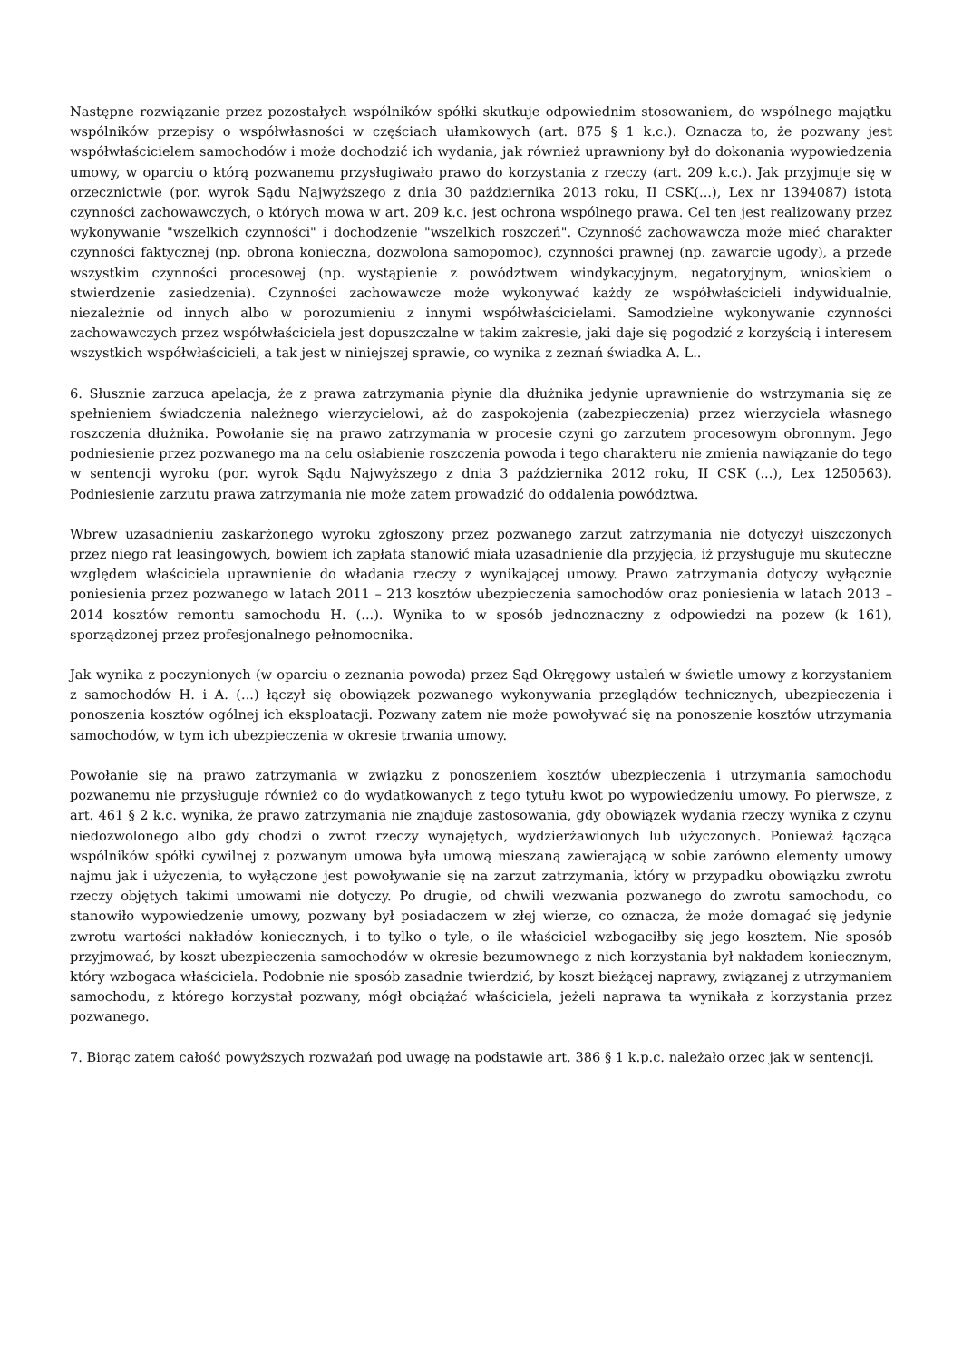Następne rozwiązanie przez pozostałych wspólników spółki skutkuje odpowiednim stosowaniem, do wspólnego majątku wspólników przepisy o współwłasności w częściach ułamkowych (art. 875 § 1 k.c.). Oznacza to, że pozwany jest współwłaścicielem samochodów i może dochodzić ich wydania, jak również uprawniony był do dokonania wypowiedzenia umowy, w oparciu o którą pozwanemu przysługiwało prawo do korzystania z rzeczy (art. 209 k.c.). Jak przyjmuje się w orzecznictwie (por. wyrok Sądu Najwyższego z dnia 30 października 2013 roku, II CSK(...), Lex nr 1394087) istotą czynności zachowawczych, o których mowa w art. 209 k.c. jest ochrona wspólnego prawa. Cel ten jest realizowany przez wykonywanie "wszelkich czynności" i dochodzenie "wszelkich roszczeń". Czynność zachowawcza może mieć charakter czynności faktycznej (np. obrona konieczna, dozwolona samopomoc), czynności prawnej (np. zawarcie ugody), a przede wszystkim czynności procesowej (np. wystąpienie z powództwem windykacyjnym, negatoryjnym, wnioskiem o stwierdzenie zasiedzenia). Czynności zachowawcze może wykonywać każdy ze współwłaścicieli indywidualnie, niezależnie od innych albo w porozumieniu z innymi współwłaścicielami. Samodzielne wykonywanie czynności zachowawczych przez współwłaściciela jest dopuszczalne w takim zakresie, jaki daje się pogodzić z korzyścią i interesem wszystkich współwłaścicieli, a tak jest w niniejszej sprawie, co wynika z zeznań świadka A. L..
6. Słusznie zarzuca apelacja, że z prawa zatrzymania płynie dla dłużnika jedynie uprawnienie do wstrzymania się ze spełnieniem świadczenia należnego wierzycielowi, aż do zaspokojenia (zabezpieczenia) przez wierzyciela własnego roszczenia dłużnika. Powołanie się na prawo zatrzymania w procesie czyni go zarzutem procesowym obronnym. Jego podniesienie przez pozwanego ma na celu osłabienie roszczenia powoda i tego charakteru nie zmienia nawiązanie do tego w sentencji wyroku (por. wyrok Sądu Najwyższego z dnia 3 października 2012 roku, II CSK (...), Lex 1250563). Podniesienie zarzutu prawa zatrzymania nie może zatem prowadzić do oddalenia powództwa.
Wbrew uzasadnieniu zaskarżonego wyroku zgłoszony przez pozwanego zarzut zatrzymania nie dotyczył uiszczonych przez niego rat leasingowych, bowiem ich zapłata stanowić miała uzasadnienie dla przyjęcia, iż przysługuje mu skuteczne względem właściciela uprawnienie do władania rzeczy z wynikającej umowy. Prawo zatrzymania dotyczy wyłącznie poniesienia przez pozwanego w latach 2011 – 213 kosztów ubezpieczenia samochodów oraz poniesienia w latach 2013 – 2014 kosztów remontu samochodu H. (...). Wynika to w sposób jednoznaczny z odpowiedzi na pozew (k 161), sporządzonej przez profesjonalnego pełnomocnika.
Jak wynika z poczynionych (w oparciu o zeznania powoda) przez Sąd Okręgowy ustaleń w świetle umowy z korzystaniem z samochodów H. i A. (...) łączył się obowiązek pozwanego wykonywania przeglądów technicznych, ubezpieczenia i ponoszenia kosztów ogólnej ich eksploatacji. Pozwany zatem nie może powoływać się na ponoszenie kosztów utrzymania samochodów, w tym ich ubezpieczenia w okresie trwania umowy.
Powołanie się na prawo zatrzymania w związku z ponoszeniem kosztów ubezpieczenia i utrzymania samochodu pozwanemu nie przysługuje również co do wydatkowanych z tego tytułu kwot po wypowiedzeniu umowy. Po pierwsze, z art. 461 § 2 k.c. wynika, że prawo zatrzymania nie znajduje zastosowania, gdy obowiązek wydania rzeczy wynika z czynu niedozwolonego albo gdy chodzi o zwrot rzeczy wynajętych, wydzierżawionych lub użyczonych. Ponieważ łącząca wspólników spółki cywilnej z pozwanym umowa była umową mieszaną zawierającą w sobie zarówno elementy umowy najmu jak i użyczenia, to wyłączone jest powoływanie się na zarzut zatrzymania, który w przypadku obowiązku zwrotu rzeczy objętych takimi umowami nie dotyczy. Po drugie, od chwili wezwania pozwanego do zwrotu samochodu, co stanowiło wypowiedzenie umowy, pozwany był posiadaczem w złej wierze, co oznacza, że może domagać się jedynie zwrotu wartości nakładów koniecznych, i to tylko o tyle, o ile właściciel wzbogaciłby się jego kosztem. Nie sposób przyjmować, by koszt ubezpieczenia samochodów w okresie bezumownego z nich korzystania był nakładem koniecznym, który wzbogaca właściciela. Podobnie nie sposób zasadnie twierdzić, by koszt bieżącej naprawy, związanej z utrzymaniem samochodu, z którego korzystał pozwany, mógł obciążać właściciela, jeżeli naprawa ta wynikała z korzystania przez pozwanego.
7. Biorąc zatem całość powyższych rozważań pod uwagę na podstawie art. 386 § 1 k.p.c. należało orzec jak w sentencji.